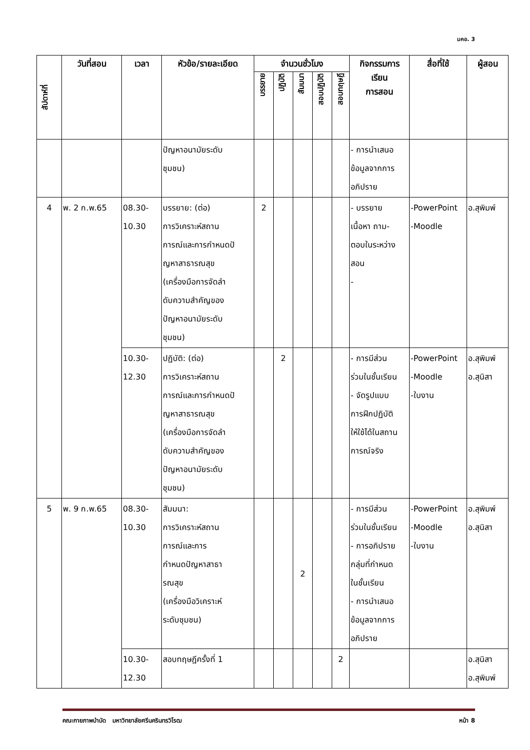มคอ. 3
| สัปดาห์ที่ | วันที่สอน | เวลา | หัวข้อ/รายละเอียด | จำนวนชั่วโมง | | | | | กิจกรรมการ เรียน การสอน | สื่อที่ใช้ | ผู้สอน |
| --- | --- | --- | --- | --- | --- | --- | --- | --- | --- | --- | --- |
| | | | | บรรยาย | ปฏิบัติ | สัมมนา | สอบปฏิบัติ | สอบทฤษฎี | | | |
| | | | ปัญหาอนามัยระดับ ชุมชน) | | | | | | - การนำเสนอ ข้อมูลจากการ อภิปราย | | |
| 4 | พ. 2 ก.พ.65 | 08.30- 10.30 | บรรยาย: (ต่อ) การวิเคราะห์สถาน การณ์และการกำหนดปั ญหาสาธารณสุข (เครื่องมือการจัดลำ ดับความสำคัญของ ปัญหาอนามัยระดับ ชุมชน) | 2 | | | | | - บรรยาย เนื้อหา ถาม- ตอบในระหว่าง สอน - | -PowerPoint -Moodle | อ.สุพิมพ์ |
| | | 10.30- 12.30 | ปฏิบัติ: (ต่อ) การวิเคราะห์สถาน การณ์และการกำหนดปั ญหาสาธารณสุข (เครื่องมือการจัดลำ ดับความสำคัญของ ปัญหาอนามัยระดับ ชุมชน) | | 2 | | | | - การมีส่วน ร่วมในชั้นเรียน - จัดรูปแบบ การฝึกปฏิบัติ ให้ใช้ได้ในสถาน การณ์จริง | -PowerPoint -Moodle -ใบงาน | อ.สุพิมพ์ อ.สุนิสา |
| 5 | พ. 9 ก.พ.65 | 08.30- 10.30 | สัมมนา: การวิเคราะห์สถาน การณ์และการ กำหนดปัญหาสาธา รณสุข (เครื่องมือวิเคราะห์ ระดับชุมชน) | | | 2 | | | - การมีส่วน ร่วมในชั้นเรียน - การอภิปราย กลุ่มที่กำหนด ในชั้นเรียน - การนำเสนอ ข้อมูลจากการ อภิปราย | -PowerPoint -Moodle -ใบงาน | อ.สุพิมพ์ อ.สุนิสา |
| | | 10.30- 12.30 | สอบทฤษฎีครั้งที่ 1 | | | | | 2 | | | อ.สุนิสา อ.สุพิมพ์ |
คณะกายภาพบำบัด มหาวิทยาลัยศรีนครินทรวิโรฒ หน้า 8